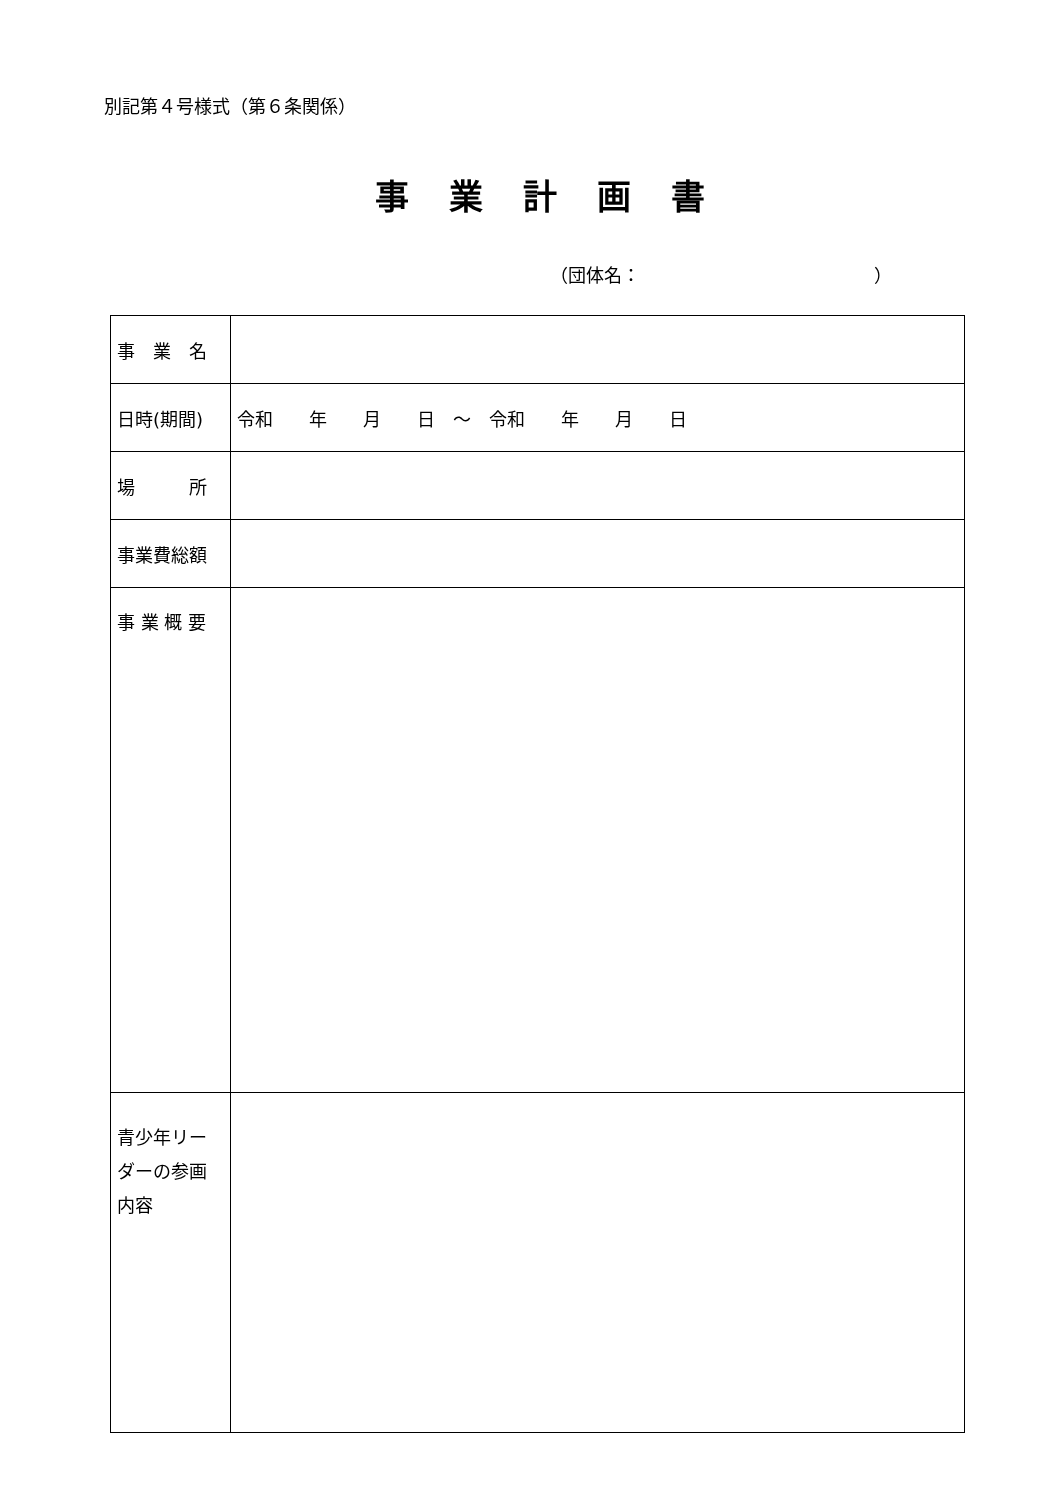別記第４号様式（第６条関係）
事業計画書
（団体名：　　　　　　　　　　　　　）
| 事 業 名 | |
| 日時(期間) | 令和 年 月 日 ～ 令和 年 月 日 |
| 場 所 | |
| 事業費総額 | |
| 事 業 概 要 | |
| 青少年リーダーの参画内容 | |